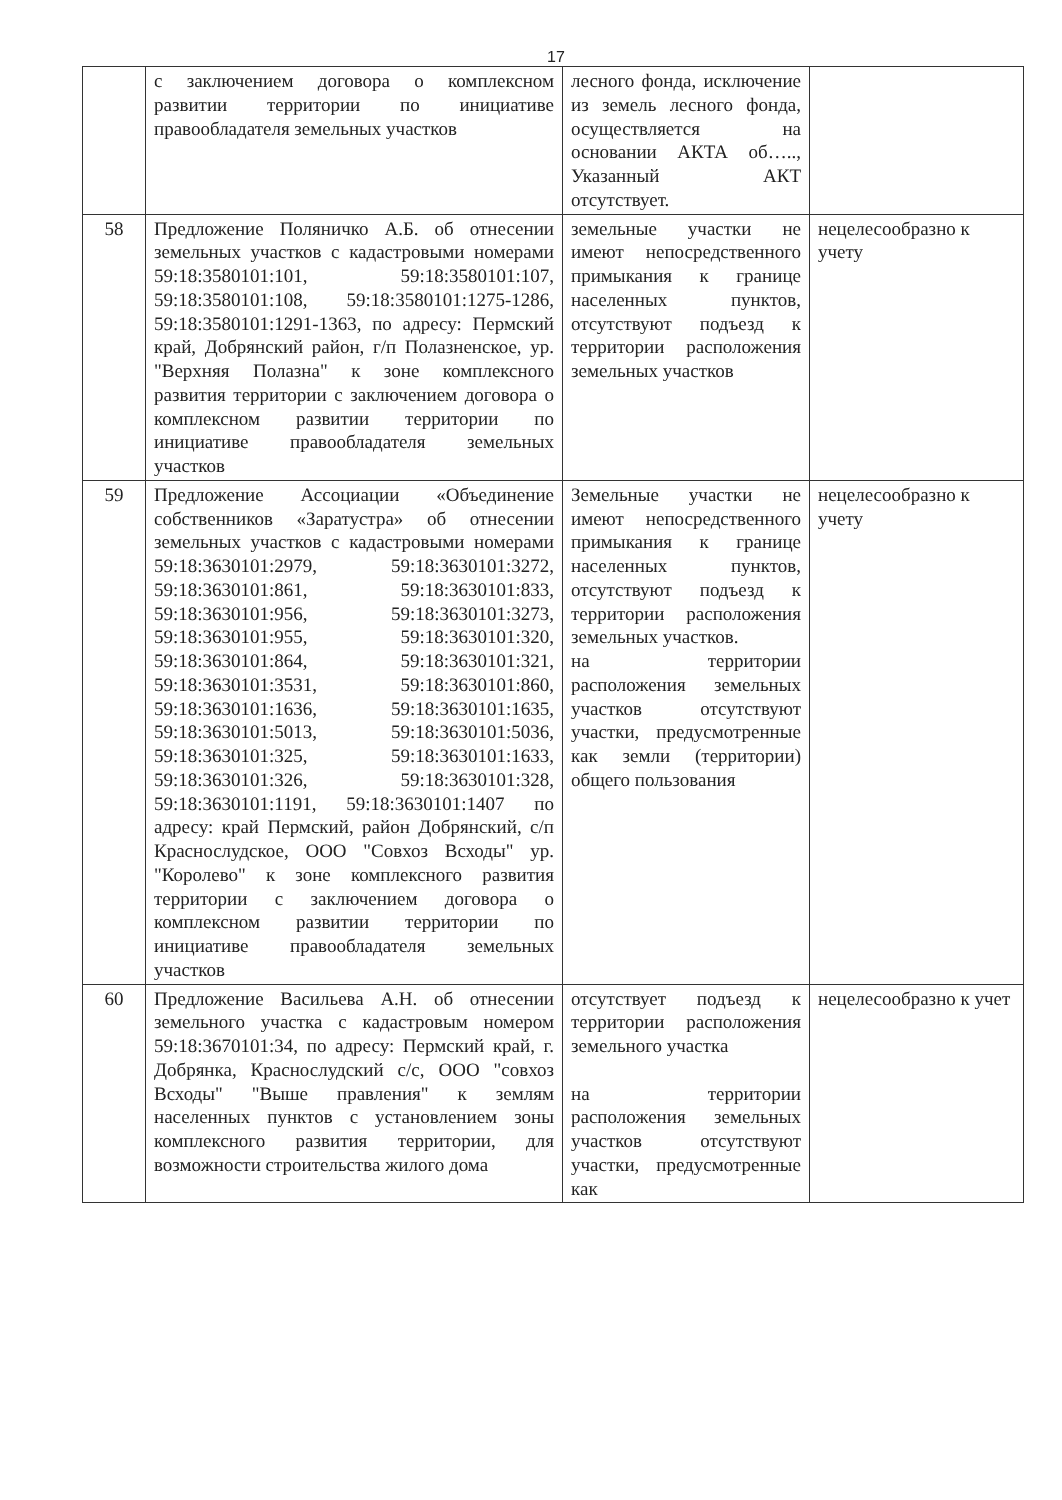17
| | с заключением договора о комплексном развитии территории по инициативе правообладателя земельных участков | лесного фонда, исключение из земель лесного фонда, осуществляется на основании АКТА об….., Указанный АКТ отсутствует. | |
| 58 | Предложение Поляничко А.Б. об отнесении земельных участков с кадастровыми номерами 59:18:3580101:101, 59:18:3580101:107, 59:18:3580101:108, 59:18:3580101:1275-1286, 59:18:3580101:1291-1363, по адресу: Пермский край, Добрянский район, г/п Полазненское, ур. "Верхняя Полазна" к зоне комплексного развития территории с заключением договора о комплексном развитии территории по инициативе правообладателя земельных участков | земельные участки не имеют непосредственного примыкания к границе населенных пунктов, отсутствуют подъезд к территории расположения земельных участков | нецелесообразно к учету |
| 59 | Предложение Ассоциации «Объединение собственников «Заратустра» об отнесении земельных участков с кадастровыми номерами 59:18:3630101:2979, 59:18:3630101:3272, 59:18:3630101:861, 59:18:3630101:833, 59:18:3630101:956, 59:18:3630101:3273, 59:18:3630101:955, 59:18:3630101:320, 59:18:3630101:864, 59:18:3630101:321, 59:18:3630101:3531, 59:18:3630101:860, 59:18:3630101:1636, 59:18:3630101:1635, 59:18:3630101:5013, 59:18:3630101:5036, 59:18:3630101:325, 59:18:3630101:1633, 59:18:3630101:326, 59:18:3630101:328, 59:18:3630101:1191, 59:18:3630101:1407 по адресу: край Пермский, район Добрянский, с/п Краснослудское, ООО "Совхоз Всходы" ур. "Королево" к зоне комплексного развития территории с заключением договора о комплексном развитии территории по инициативе правообладателя земельных участков | Земельные участки не имеют непосредственного примыкания к границе населенных пунктов, отсутствуют подъезд к территории расположения земельных участков. на территории расположения земельных участков отсутствуют участки, предусмотренные как земли (территории) общего пользования | нецелесообразно к учету |
| 60 | Предложение Васильева А.Н. об отнесении земельного участка с кадастровым номером 59:18:3670101:34, по адресу: Пермский край, г. Добрянка, Краснослудский с/с, ООО "совхоз Всходы" "Выше правления" к землям населенных пунктов с установлением зоны комплексного развития территории, для возможности строительства жилого дома | отсутствует подъезд к территории расположения земельного участка на территории расположения земельных участков отсутствуют участки, предусмотренные как | нецелесообразно к учет |